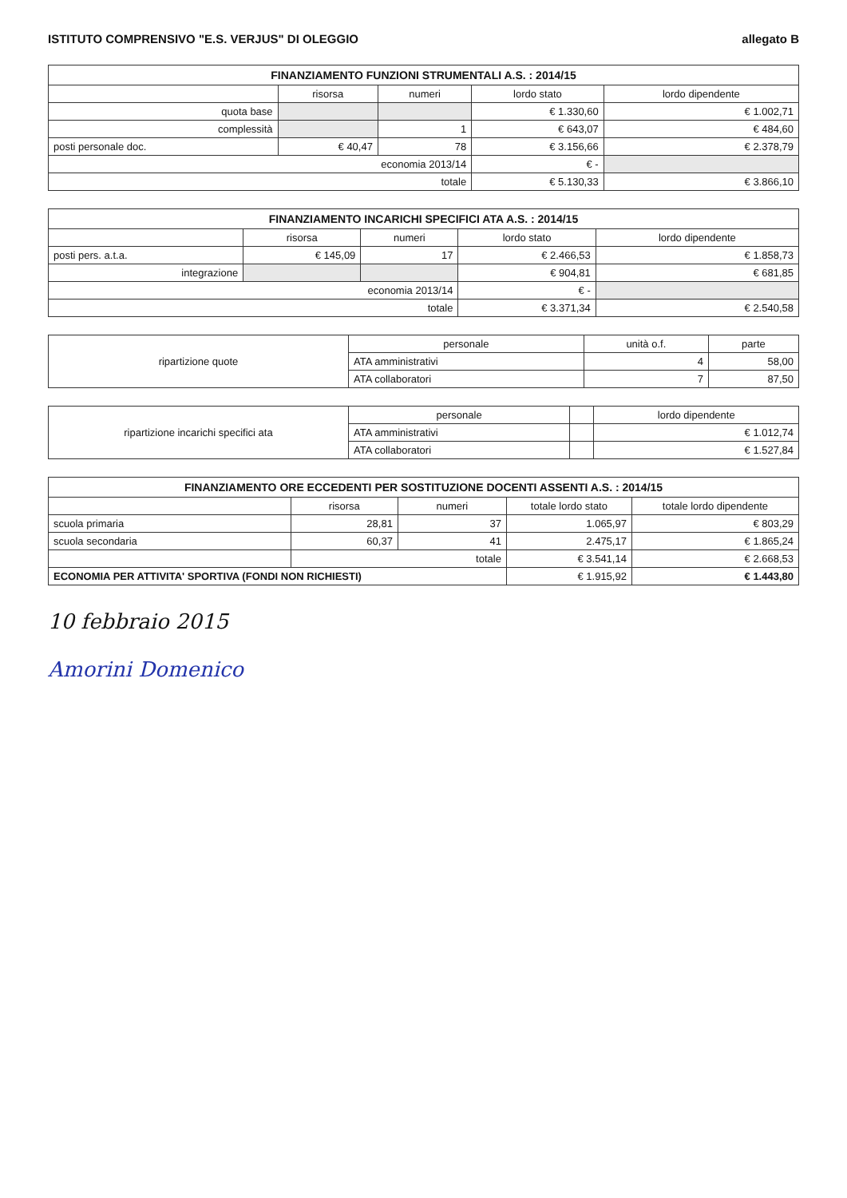ISTITUTO COMPRENSIVO "E.S. VERJUS" DI OLEGGIO allegato B
FINANZIAMENTO FUNZIONI STRUMENTALI A.S. : 2014/15
| | risorsa | numeri | lordo stato | lordo dipendente |
| --- | --- | --- | --- | --- |
| quota base | | | € 1.330,60 | € 1.002,71 |
| complessità | | 1 | € 643,07 | € 484,60 |
| posti personale doc. | € 40,47 | 78 | € 3.156,66 | € 2.378,79 |
| economia 2013/14 | | | € - | |
| totale | | | € 5.130,33 | € 3.866,10 |
FINANZIAMENTO INCARICHI SPECIFICI ATA A.S. : 2014/15
| | risorsa | numeri | lordo stato | lordo dipendente |
| --- | --- | --- | --- | --- |
| posti pers. a.t.a. | € 145,09 | 17 | € 2.466,53 | € 1.858,73 |
| integrazione | | | € 904,81 | € 681,85 |
| economia 2013/14 | | | € - | |
| totale | | | € 3.371,34 | € 2.540,58 |
| ripartizione quote | personale | unità o.f. | parte |
| | ATA amministrativi | 4 | 58,00 |
| | ATA collaboratori | 7 | 87,50 |
| ripartizione incarichi specifici ata | personale | | lordo dipendente |
| | ATA amministrativi | | € 1.012,74 |
| | ATA collaboratori | | € 1.527,84 |
FINANZIAMENTO ORE ECCEDENTI PER SOSTITUZIONE DOCENTI ASSENTI A.S. : 2014/15
| | risorsa | numeri | totale lordo stato | totale lordo dipendente |
| --- | --- | --- | --- | --- |
| scuola primaria | 28,81 | 37 | 1.065,97 | € 803,29 |
| scuola secondaria | 60,37 | 41 | 2.475,17 | € 1.865,24 |
| | totale | | € 3.541,14 | € 2.668,53 |
| ECONOMIA PER ATTIVITA' SPORTIVA (FONDI NON RICHIESTI) | | | € 1.915,92 | € 1.443,80 |
10 febbraio 2015
Amorini Domenico